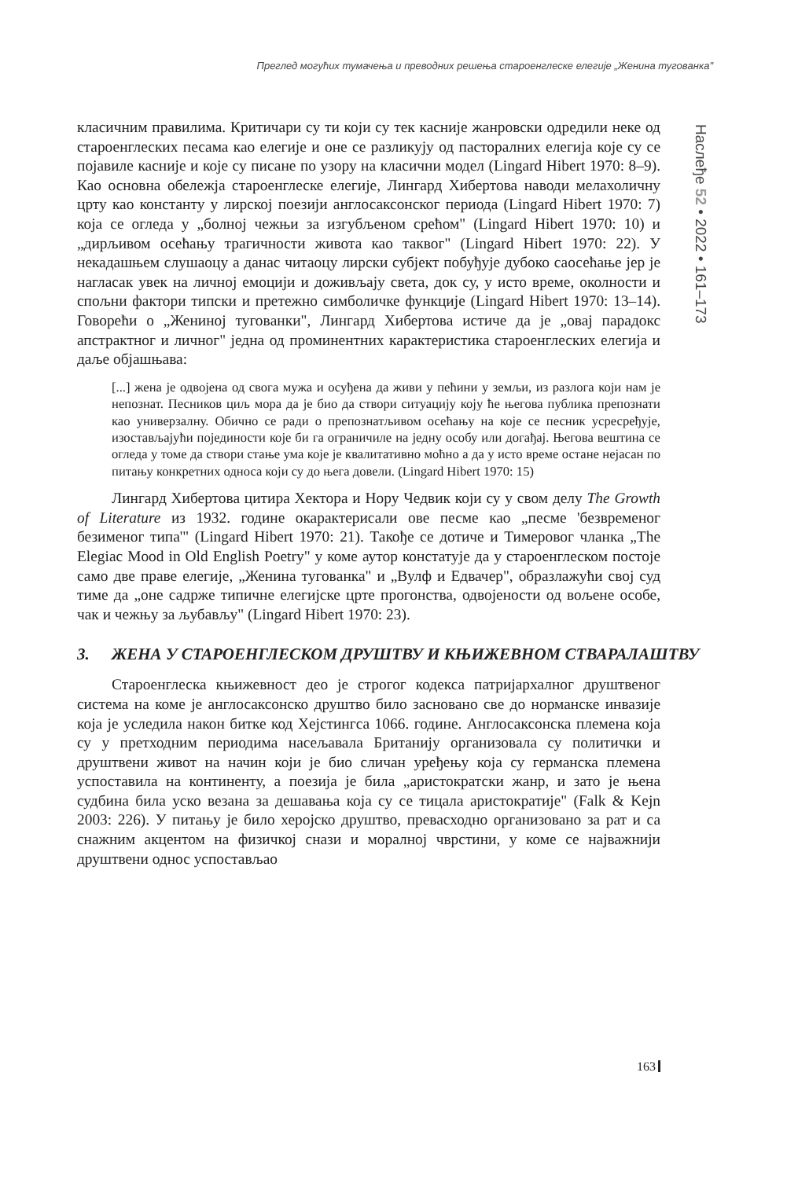Преглед могућих тумачења и преводних решења староенглеске елегије „Женина туговaнка"
Наслеђе 52 • 2022 • 161–173
класичним правилима. Критичари су ти који су тек касније жанровски одредили неке од староенглеских песама као елегије и оне се разликују од пасторалних елегија које су се појавиле касније и које су писане по узору на класични модел (Lingard Hibert 1970: 8–9). Као основна обележја староенглеске елегије, Лингард Хибертова наводи мелахоличну црту као константу у лирској поезији англосаксонског периода (Lingard Hibert 1970: 7) која се огледа у „болној чежњи за изгубљеном срећом" (Lingard Hibert 1970: 10) и „дирљивом осећању трагичности живота као таквог" (Lingard Hibert 1970: 22). У некадашњем слушаоцу а данас читаоцу лирски субјект побуђује дубоко саосећање јер је нагласак увек на личној емоцији и доживљају света, док су, у исто време, околности и спољни фактори типски и претежно симболичке функције (Lingard Hibert 1970: 13–14). Говорећи о „Жениној туговaнки", Лингард Хибертова истиче да је „овај парадокс апстрактног и личног" једна од проминентних карактеристика староенглеских елегија и даље објашњава:
[...] жена је одвојена од свога мужа и осуђена да живи у пећини у земљи, из разлога који нам је непознат. Песников циљ мора да је био да створи ситуацију коју ће његова публика препознати као универзалну. Обично се ради о препознатљивом осећању на које се песник усресређује, изостављајући појединости које би га ограничиле на једну особу или догађај. Његова вештина се огледа у томе да створи стање ума које је квалитативно моћно а да у исто време остане нејасан по питању конкретних односа који су до њега довели. (Lingard Hibert 1970: 15)
Лингард Хибертова цитира Хектора и Нору Чедвик који су у свом делу The Growth of Literature из 1932. године окарактерисали ове песме као „песме 'безвременог безименог типа'" (Lingard Hibert 1970: 21). Такође се дотиче и Тимеровог чланка „The Elegiac Mood in Old English Poetry" у коме аутор констатује да у староенглеском постоје само две праве елегије, „Женина туговaнка" и „Вулф и Едвачер", образлажући свој суд тиме да „оне садрже типичне елегијске црте прогонства, одвојености од вољене особе, чак и чежњу за љубављу" (Lingard Hibert 1970: 23).
3. ЖЕНА У СТАРОЕНГЛЕСКОМ ДРУШТВУ И КЊИЖЕВНОМ СТВАРАЛАШТВУ
Староенглеска књижевност део је строгог кодекса патријархалног друштвеног система на коме је англосаксонско друштво било засновано све до норманске инвазије која је уследила након битке код Хејстингса 1066. године. Англосаксонска племена која су у претходним периодима насељавала Британију организовала су политички и друштвени живот на начин који је био сличан уређењу која су германска племена успоставила на континенту, а поезија је била „аристократски жанр, и зато је њена судбина била уско везана за дешавања која су се тицала аристократије" (Falk & Kejn 2003: 226). У питању је било херојско друштво, превасходно организовано за рат и са снажним акцентом на физичкој снази и моралној чврстини, у коме се најважнији друштвени однос успостављао
163